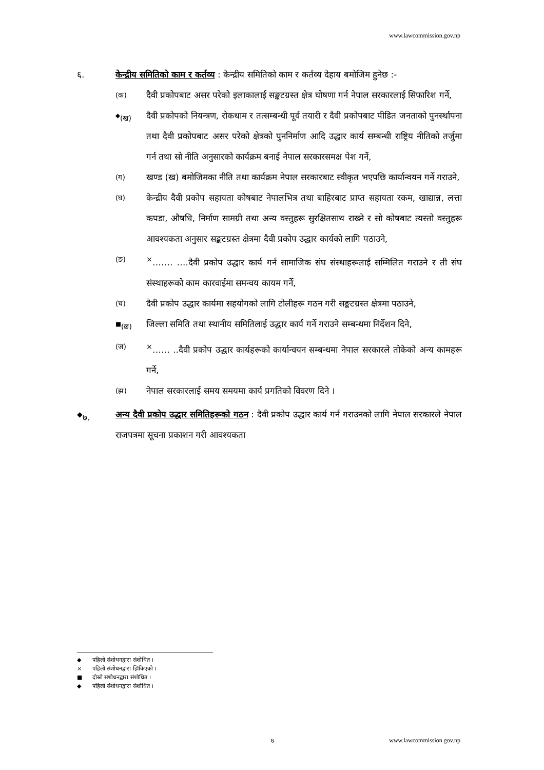www.lawcommission.gov.np
६. केन्द्रीय समितिको काम र कर्तव्य : केन्द्रीय समितिको काम र कर्तव्य देहाय बमोजिम हुनेछ :-
(क)
दैवी प्रकोपबाट असर परेको इलाकालाई सङ्कटग्रस्त क्षेत्र घोषणा गर्न नेपाल सरकारलाई सिफारिश गर्ने,
<sup>◆</sup>(ख)
दैवी प्रकोपको नियन्त्रण, रोकथाम र तत्सम्बन्धी पूर्व तयारी र दैवी प्रकोपबाट पीडित जनताको पुनर्स्थापना तथा दैवी प्रकोपबाट असर परेको क्षेत्रको पुननिर्माण आदि उद्धार कार्य सम्बन्धी राष्ट्रिय नीतिको तर्जुमा गर्न तथा सो नीति अनुसारको कार्यक्रम बनाई नेपाल सरकारसमक्ष पेश गर्ने,
(ग)
खण्ड (ख) बमोजिमका नीति तथा कार्यक्रम नेपाल सरकारबाट स्वीकृत भएपछि कार्यान्वयन गर्ने गराउने,
(घ)
केन्द्रीय दैवी प्रकोप सहायता कोषबाट नेपालभित्र तथा बाहिरबाट प्राप्त सहायता रकम, खाद्यान्न, लत्ता कपडा, औषधि, निर्माण सामग्री तथा अन्य वस्तुहरू सुरक्षितसाथ राख्ने र सो कोषबाट त्यस्तो वस्तुहरू आवश्यकता अनुसार सङ्कटग्रस्त क्षेत्रमा दैवी प्रकोप उद्धार कार्यको लागि पठाउने,
(ङ)
<sup>×</sup>……. ….दैवी प्रकोप उद्धार कार्य गर्न सामाजिक संघ संस्थाहरूलाई सम्मिलित गराउने र ती संघ संस्थाहरूको काम कारवाईमा समन्वय कायम गर्ने,
(च)
दैवी प्रकोप उद्धार कार्यमा सहयोगको लागि टोलीहरू गठन गरी सङ्कटग्रस्त क्षेत्रमा पठाउने,
<sup>■</sup>(छ)
जिल्ला समिति तथा स्थानीय समितिलाई उद्धार कार्य गर्ने गराउने सम्बन्धमा निर्देशन दिने,
(ज)
<sup>×</sup>…… ..दैवी प्रकोप उद्धार कार्यहरूको कार्यान्वयन सम्बन्धमा नेपाल सरकारले तोकेको अन्य कामहरू गर्ने,
(झ)
नेपाल सरकारलाई समय समयमा कार्य प्रगतिको विवरण दिने ।
<sup>◆</sup>७. अन्य दैवी प्रकोप उद्धार समितिहरूको गठन : दैवी प्रकोप उद्धार कार्य गर्न गराउनको लागि नेपाल सरकारले नेपाल राजपत्रमा सूचना प्रकाशन गरी आवश्यकता
◆ पहिलो संशोधनद्वारा संशोधित ।
× पहिलो संशोधनद्वारा झिकिएको ।
■ दोस्रो संशोधनद्वारा संशोधित ।
◆ पहिलो संशोधनद्वारा संशोधित ।
७ www.lawcommission.gov.np